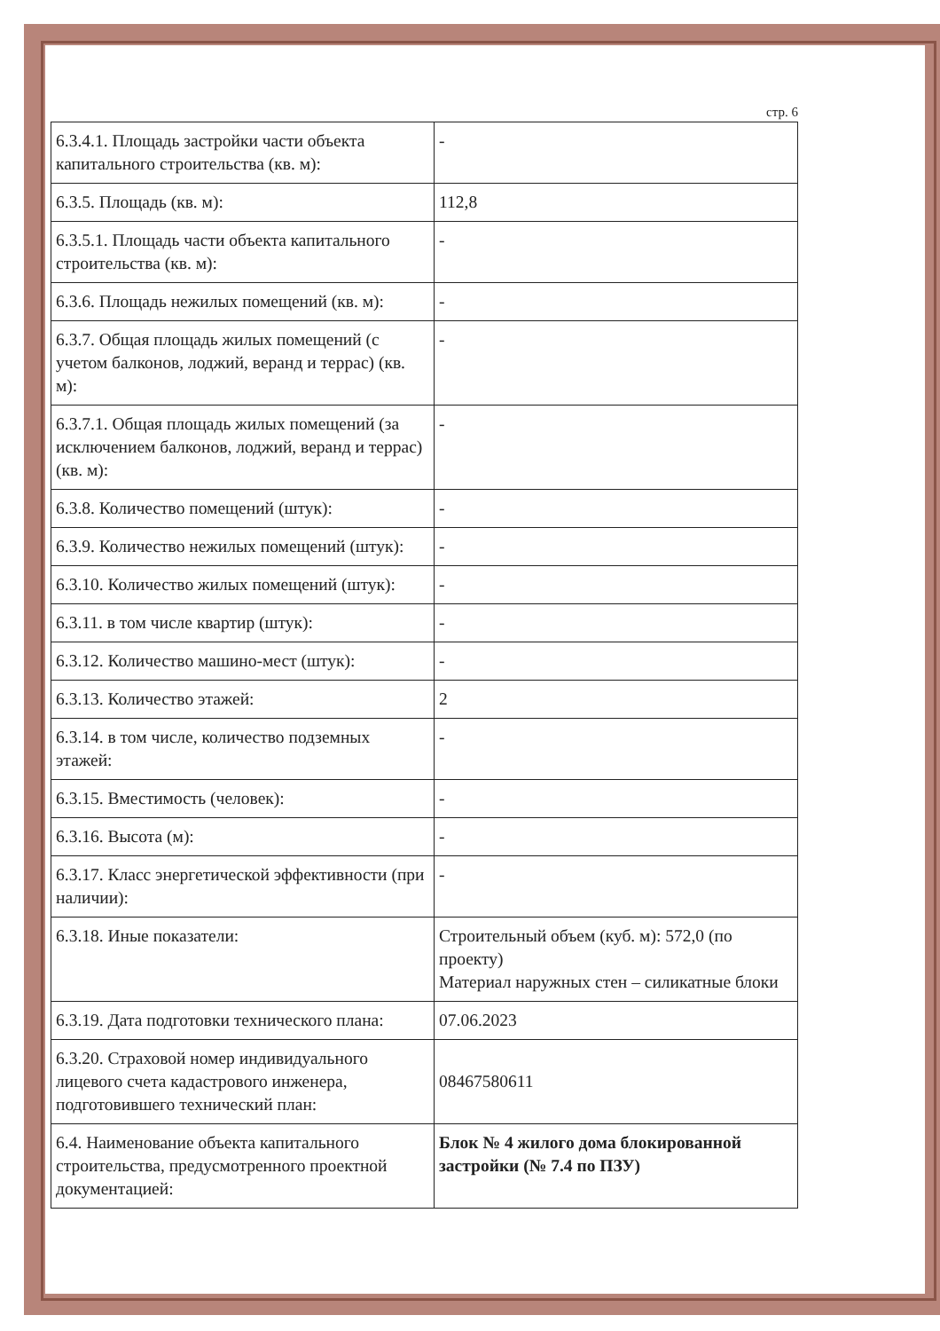стр. 6
| 6.3.4.1. Площадь застройки части объекта капитального строительства (кв. м): | - |
| 6.3.5. Площадь (кв. м): | 112,8 |
| 6.3.5.1. Площадь части объекта капитального строительства (кв. м): | - |
| 6.3.6. Площадь нежилых помещений (кв. м): | - |
| 6.3.7. Общая площадь жилых помещений (с учетом балконов, лоджий, веранд и террас) (кв. м): | - |
| 6.3.7.1. Общая площадь жилых помещений (за исключением балконов, лоджий, веранд и террас) (кв. м): | - |
| 6.3.8. Количество помещений (штук): | - |
| 6.3.9. Количество нежилых помещений (штук): | - |
| 6.3.10. Количество жилых помещений (штук): | - |
| 6.3.11. в том числе квартир (штук): | - |
| 6.3.12. Количество машино-мест (штук): | - |
| 6.3.13. Количество этажей: | 2 |
| 6.3.14. в том числе, количество подземных этажей: | - |
| 6.3.15. Вместимость (человек): | - |
| 6.3.16. Высота (м): | - |
| 6.3.17. Класс энергетической эффективности (при наличии): | - |
| 6.3.18. Иные показатели: | Строительный объем (куб. м): 572,0 (по проекту) Материал наружных стен – силикатные блоки |
| 6.3.19. Дата подготовки технического плана: | 07.06.2023 |
| 6.3.20. Страховой номер индивидуального лицевого счета кадастрового инженера, подготовившего технический план: | 08467580611 |
| 6.4. Наименование объекта капитального строительства, предусмотренного проектной документацией: | Блок № 4 жилого дома блокированной застройки (№ 7.4 по ПЗУ) |